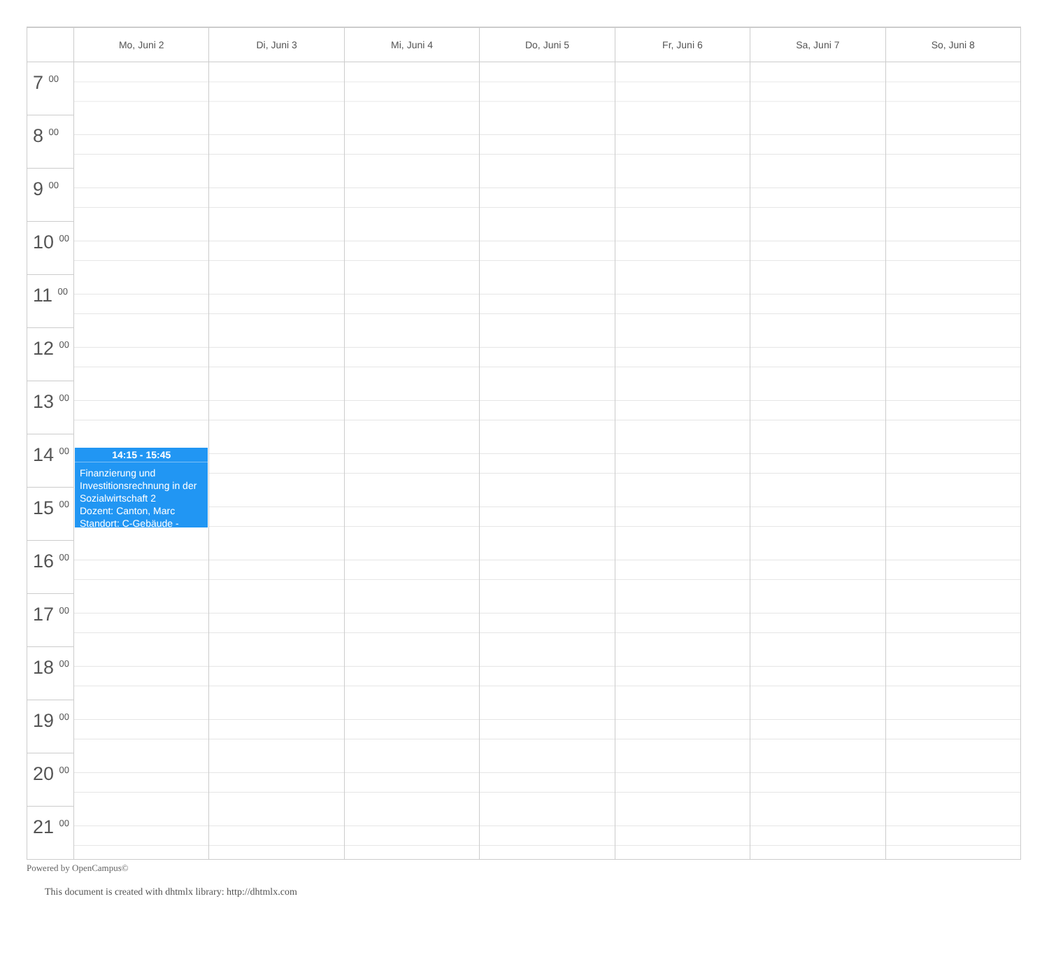| | Mo, Juni 2 | Di, Juni 3 | Mi, Juni 4 | Do, Juni 5 | Fr, Juni 6 | Sa, Juni 7 | So, Juni 8 |
| --- | --- | --- | --- | --- | --- | --- | --- |
| 7 <sup>00</sup> | | | | | | | |
| 8 <sup>00</sup> | | | | | | | |
| 9 <sup>00</sup> | | | | | | | |
| 10 <sup>00</sup> | | | | | | | |
| 11 <sup>00</sup> | | | | | | | |
| 12 <sup>00</sup> | | | | | | | |
| 13 <sup>00</sup> | | | | | | | |
| 14 <sup>00</sup> | 14:15 - 15:45 Finanzierung und Investitionsrechnung in der Sozialwirtschaft 2 Dozent: Canton, Marc Standort: C-Gebäude - | | | | | | |
| 15 <sup>00</sup> | | | | | | | |
| 16 <sup>00</sup> | | | | | | | |
| 17 <sup>00</sup> | | | | | | | |
| 18 <sup>00</sup> | | | | | | | |
| 19 <sup>00</sup> | | | | | | | |
| 20 <sup>00</sup> | | | | | | | |
| 21 <sup>00</sup> | | | | | | | |
Powered by OpenCampus©
This document is created with dhtmlx library: http://dhtmlx.com